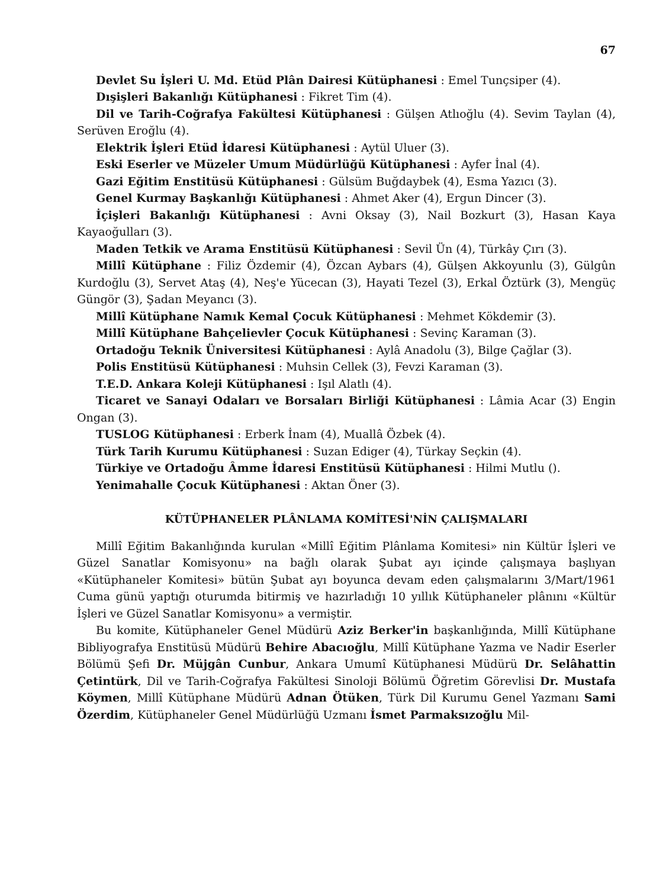67
Devlet Su İşleri U. Md. Etüd Plân Dairesi Kütüphanesi : Emel Tunçsiper (4).
Dışişleri Bakanlığı Kütüphanesi : Fikret Tim (4).
Dil ve Tarih-Coğrafya Fakültesi Kütüphanesi : Gülşen Atlıoğlu (4). Sevim Taylan (4), Serüven Eroğlu (4).
Elektrik İşleri Etüd İdaresi Kütüphanesi : Aytül Uluer (3).
Eski Eserler ve Müzeler Umum Müdürlüğü Kütüphanesi : Ayfer İnal (4).
Gazi Eğitim Enstitüsü Kütüphanesi : Gülsüm Buğdaybek (4), Esma Yazıcı (3).
Genel Kurmay Başkanlığı Kütüphanesi : Ahmet Aker (4), Ergun Dincer (3).
İçişleri Bakanlığı Kütüphanesi : Avni Oksay (3), Nail Bozkurt (3), Hasan Kaya Kayaoğulları (3).
Maden Tetkik ve Arama Enstitüsü Kütüphanesi : Sevil Ün (4), Türkây Çırı (3).
Millî Kütüphane : Filiz Özdemir (4), Özcan Aybars (4), Gülşen Akkoyunlu (3), Gülgûn Kurdoğlu (3), Servet Ataş (4), Neş'e Yücecan (3), Hayati Tezel (3), Erkal Öztürk (3), Mengüç Güngör (3), Şadan Meyancı (3).
Millî Kütüphane Namık Kemal Çocuk Kütüphanesi : Mehmet Kökdemir (3).
Millî Kütüphane Bahçelievler Çocuk Kütüphanesi : Sevinç Karaman (3).
Ortadoğu Teknik Üniversitesi Kütüphanesi : Aylâ Anadolu (3), Bilge Çağlar (3).
Polis Enstitüsü Kütüphanesi : Muhsin Cellek (3), Fevzi Karaman (3).
T.E.D. Ankara Koleji Kütüphanesi : Işıl Alatlı (4).
Ticaret ve Sanayi Odaları ve Borsaları Birliği Kütüphanesi : Lâmia Acar (3) Engin Ongan (3).
TUSLOG Kütüphanesi : Erberk İnam (4), Muallâ Özbek (4).
Türk Tarih Kurumu Kütüphanesi : Suzan Ediger (4), Türkay Seçkin (4).
Türkiye ve Ortadoğu Âmme İdaresi Enstitüsü Kütüphanesi : Hilmi Mutlu ().
Yenimahalle Çocuk Kütüphanesi : Aktan Öner (3).
KÜTÜPHANELER PLÂNLAMA KOMİTESİ'NİN ÇALIŞMALARI
Millî Eğitim Bakanlığında kurulan «Millî Eğitim Plânlama Komitesi» nin Kültür İşleri ve Güzel Sanatlar Komisyonu» na bağlı olarak Şubat ayı içinde çalışmaya başlıyan «Kütüphaneler Komitesi» bütün Şubat ayı boyunca devam eden çalışmalarını 3/Mart/1961 Cuma günü yaptığı oturumda bitirmiş ve hazırladığı 10 yıllık Kütüphaneler plânını «Kültür İşleri ve Güzel Sanatlar Komisyonu» a vermiştir.
Bu komite, Kütüphaneler Genel Müdürü Aziz Berker'in başkanlığında, Millî Kütüphane Bibliyografya Enstitüsü Müdürü Behire Abacıoğlu, Millî Kütüphane Yazma ve Nadir Eserler Bölümü Şefi Dr. Müjgân Cunbur, Ankara Umumî Kütüphanesi Müdürü Dr. Selâhattin Çetintürk, Dil ve Tarih-Coğrafya Fakültesi Sinoloji Bölümü Öğretim Görevlisi Dr. Mustafa Köymen, Millî Kütüphane Müdürü Adnan Ötüken, Türk Dil Kurumu Genel Yazmanı Sami Özerdim, Kütüphaneler Genel Müdürlüğü Uzmanı İsmet Parmaksızoğlu Mil-